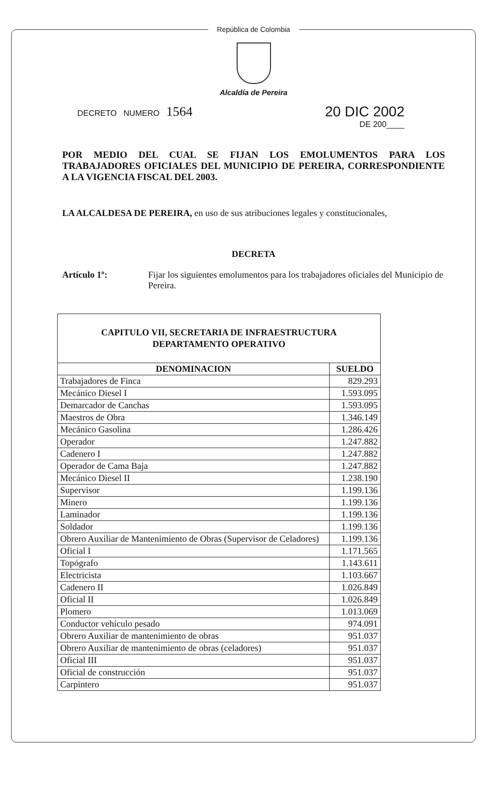República de Colombia
Alcaldía de Pereira
DECRETO NUMERO 1564 20 DIC 2002
DE 200____
POR MEDIO DEL CUAL SE FIJAN LOS EMOLUMENTOS PARA LOS TRABAJADORES OFICIALES DEL MUNICIPIO DE PEREIRA, CORRESPONDIENTE A LA VIGENCIA FISCAL DEL 2003.
LA ALCALDESA DE PEREIRA, en uso de sus atribuciones legales y constitucionales,
DECRETA
Artículo 1º: Fijar los siguientes emolumentos para los trabajadores oficiales del Municipio de Pereira.
| CAPITULO VII, SECRETARIA DE INFRAESTRUCTURA DEPARTAMENTO OPERATIVO | |
| --- | --- |
| DENOMINACION | SUELDO |
| Trabajadores de Finca | 829.293 |
| Mecánico Diesel I | 1.593.095 |
| Demarcador de Canchas | 1.593.095 |
| Maestros de Obra | 1.346.149 |
| Mecánico Gasolina | 1.286.426 |
| Operador | 1.247.882 |
| Cadenero I | 1.247.882 |
| Operador de Cama Baja | 1.247.882 |
| Mecánico Diesel II | 1.238.190 |
| Supervisor | 1.199.136 |
| Minero | 1.199.136 |
| Laminador | 1.199.136 |
| Soldador | 1.199.136 |
| Obrero Auxiliar de Mantenimiento de Obras (Supervisor de Celadores) | 1.199.136 |
| Oficial I | 1.171.565 |
| Topógrafo | 1.143.611 |
| Electricista | 1.103.667 |
| Cadenero II | 1.026.849 |
| Oficial II | 1.026.849 |
| Plomero | 1.013.069 |
| Conductor vehículo pesado | 974.091 |
| Obrero Auxiliar de mantenimiento de obras | 951.037 |
| Obrero Auxiliar de mantenimiento de obras (celadores) | 951.037 |
| Oficial III | 951.037 |
| Oficial de construcción | 951.037 |
| Carpintero | 951.037 |